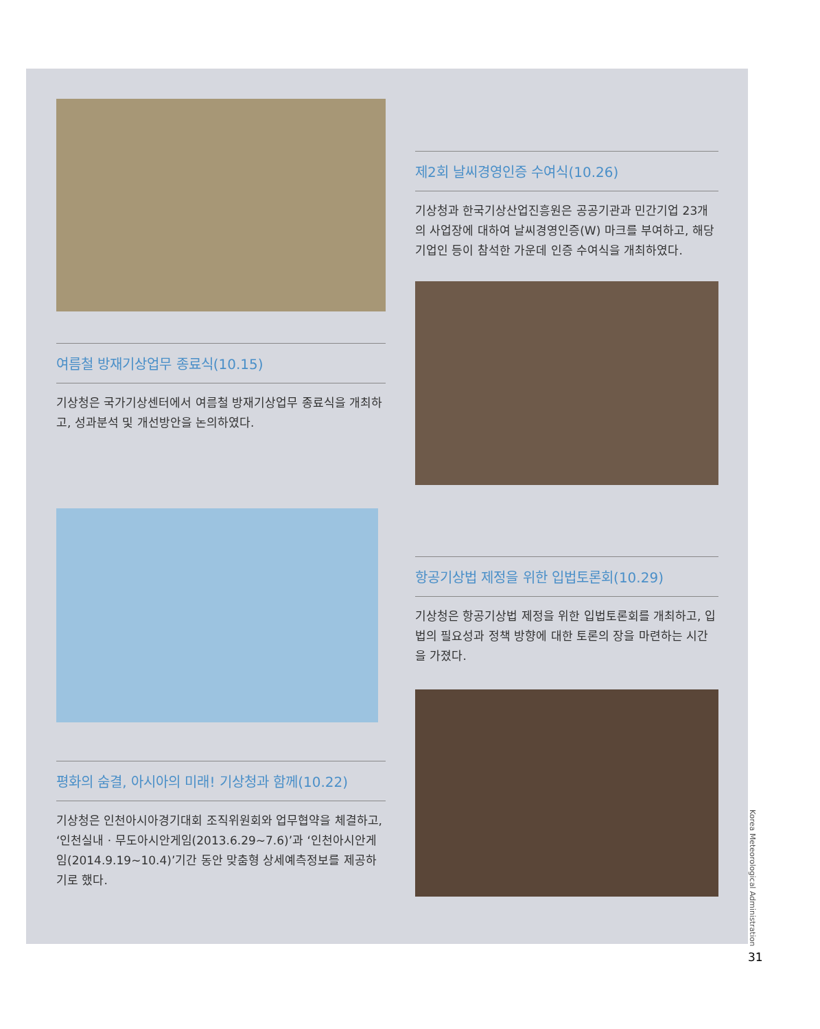여름철 방재기상업무 종료식(10.15)
기상청은 국가기상센터에서 여름철 방재기상업무 종료식을 개최하고, 성과분석 및 개선방안을 논의하였다.
평화의 숨결, 아시아의 미래! 기상청과 함께(10.22)
기상청은 인천아시아경기대회 조직위원회와 업무협약을 체결하고, ‘인천실내 · 무도아시안게임(2013.6.29~7.6)’과 ‘인천아시안게임(2014.9.19~10.4)’기간 동안 맞춤형 상세예측정보를 제공하기로 했다.
제2회 날씨경영인증 수여식(10.26)
기상청과 한국기상산업진흥원은 공공기관과 민간기업 23개의 사업장에 대하여 날씨경영인증(W) 마크를 부여하고, 해당기업인 등이 참석한 가운데 인증 수여식을 개최하였다.
항공기상법 제정을 위한 입법토론회(10.29)
기상청은 항공기상법 제정을 위한 입법토론회를 개최하고, 입법의 필요성과 정책 방향에 대한 토론의 장을 마련하는 시간을 가졌다.
Korea Meteorological Administration
31